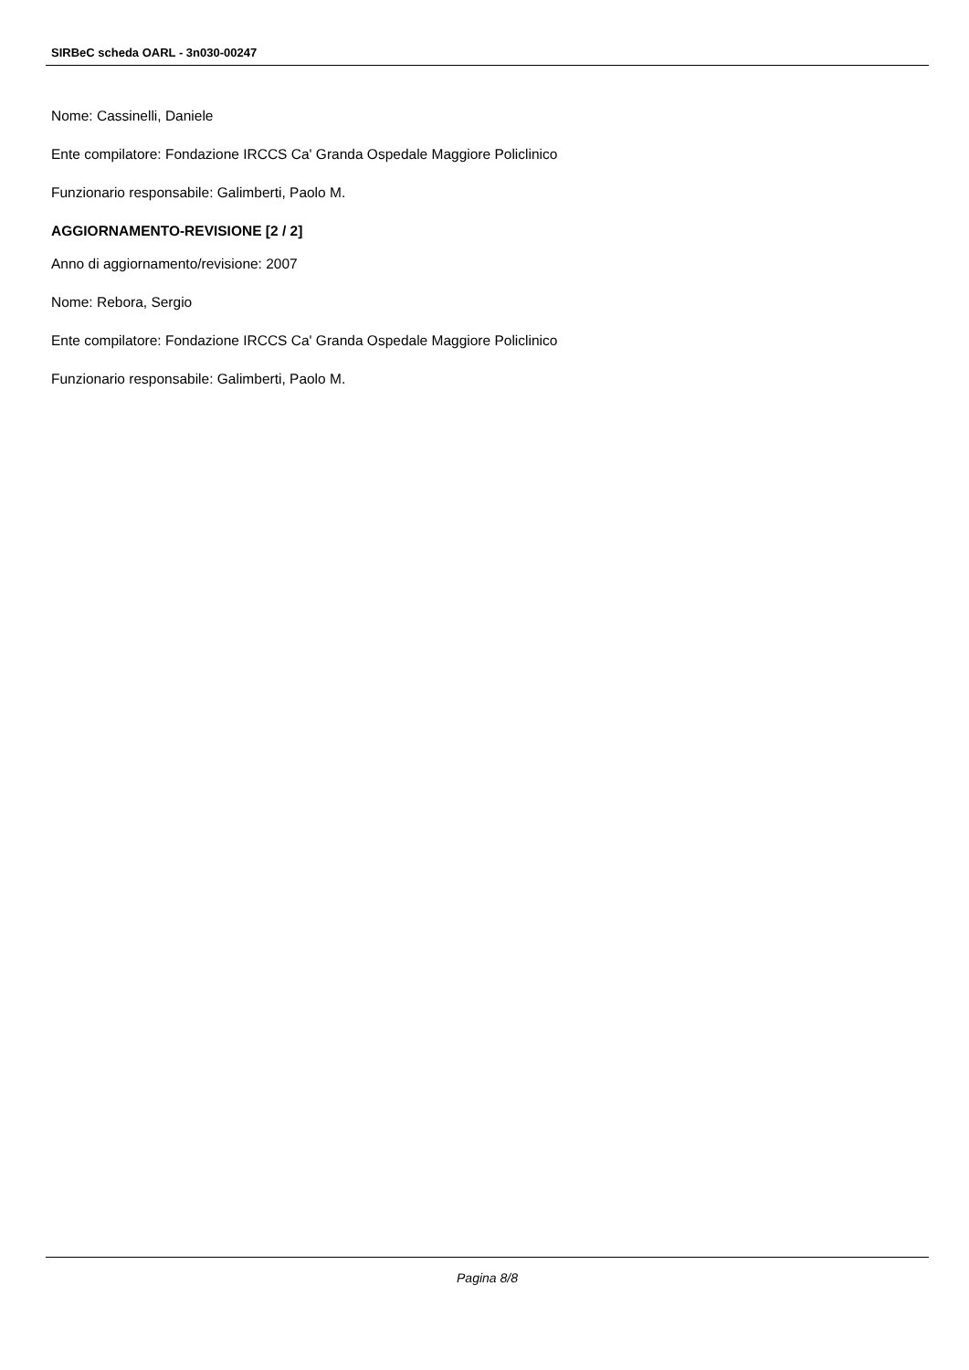SIRBeC scheda OARL - 3n030-00247
Nome: Cassinelli, Daniele
Ente compilatore: Fondazione IRCCS Ca' Granda Ospedale Maggiore Policlinico
Funzionario responsabile: Galimberti, Paolo M.
AGGIORNAMENTO-REVISIONE [2 / 2]
Anno di aggiornamento/revisione: 2007
Nome: Rebora, Sergio
Ente compilatore: Fondazione IRCCS Ca' Granda Ospedale Maggiore Policlinico
Funzionario responsabile: Galimberti, Paolo M.
Pagina 8/8